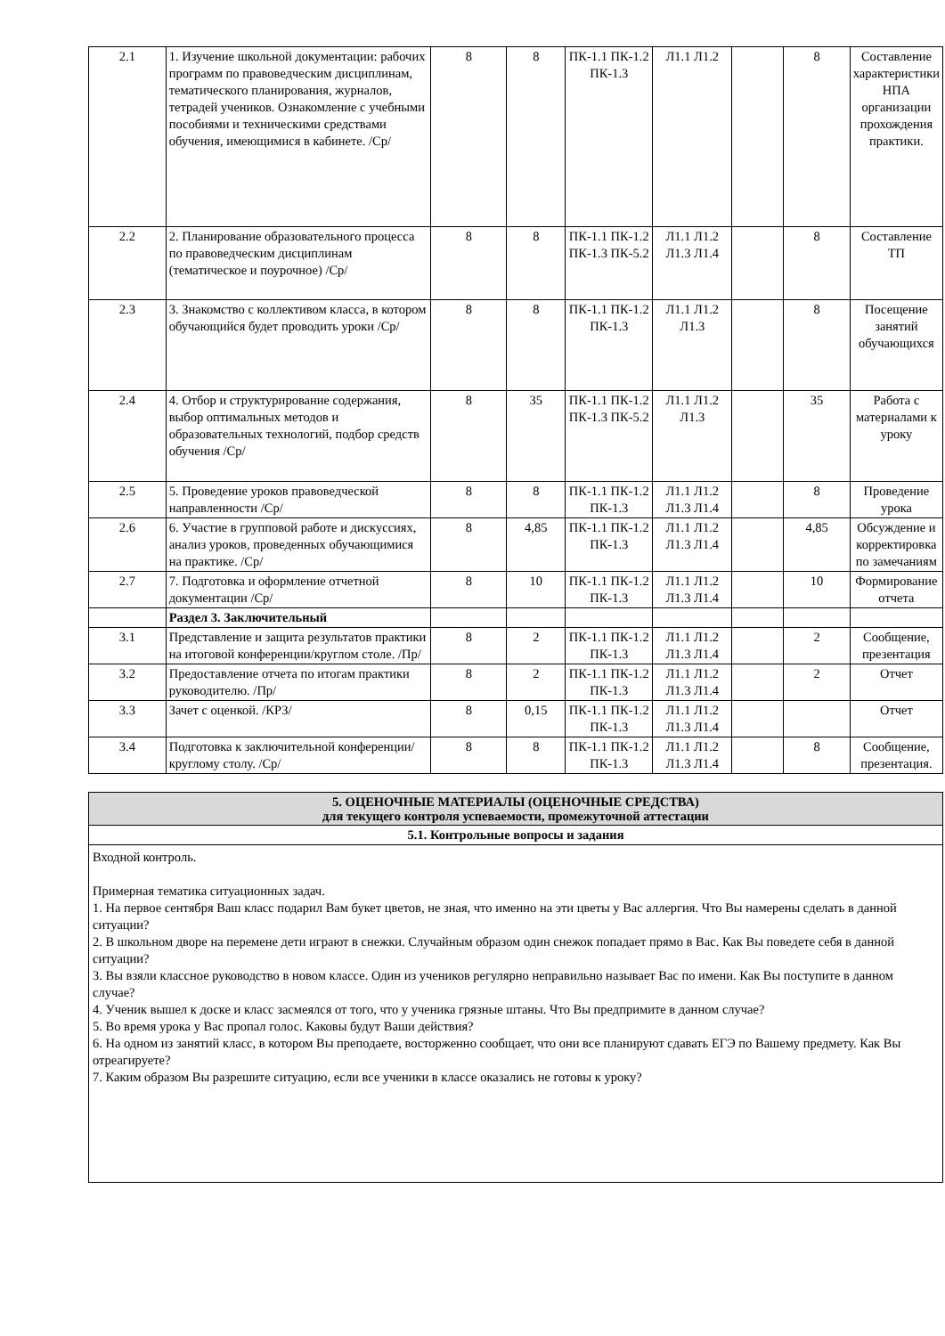| 2.1 | 1. Изучение школьной документации: рабочих программ по правоведческим дисциплинам, тематического планирования, журналов, тетрадей учеников. Ознакомление с учебными пособиями и техническими средствами обучения, имеющимися в кабинете. /Ср/ | 8 | 8 | ПК-1.1 ПК-1.2 ПК-1.3 | Л1.1 Л1.2 | | 8 | Составление характеристики НПА организации прохождения практики. |
| 2.2 | 2. Планирование образовательного процесса по правоведческим дисциплинам (тематическое и поурочное) /Ср/ | 8 | 8 | ПК-1.1 ПК-1.2 ПК-1.3 ПК-5.2 | Л1.1 Л1.2 Л1.3 Л1.4 | | 8 | Составление ТП |
| 2.3 | 3. Знакомство с коллективом класса, в котором обучающийся будет проводить уроки /Ср/ | 8 | 8 | ПК-1.1 ПК-1.2 ПК-1.3 | Л1.1 Л1.2 Л1.3 | | 8 | Посещение занятий обучающихся |
| 2.4 | 4. Отбор и структурирование содержания, выбор оптимальных методов и образовательных технологий, подбор средств обучения /Ср/ | 8 | 35 | ПК-1.1 ПК-1.2 ПК-1.3 ПК-5.2 | Л1.1 Л1.2 Л1.3 | | 35 | Работа с материалами к уроку |
| 2.5 | 5. Проведение уроков правоведческой направленности /Ср/ | 8 | 8 | ПК-1.1 ПК-1.2 ПК-1.3 | Л1.1 Л1.2 Л1.3 Л1.4 | | 8 | Проведение урока |
| 2.6 | 6. Участие в групповой работе и дискуссиях, анализ уроков, проведенных обучающимися на практике. /Ср/ | 8 | 4,85 | ПК-1.1 ПК-1.2 ПК-1.3 | Л1.1 Л1.2 Л1.3 Л1.4 | | 4,85 | Обсуждение и корректировка по замечаниям |
| 2.7 | 7. Подготовка и оформление отчетной документации /Ср/ | 8 | 10 | ПК-1.1 ПК-1.2 ПК-1.3 | Л1.1 Л1.2 Л1.3 Л1.4 | | 10 | Формирование отчета |
| | Раздел 3. Заключительный | | | | | | | |
| 3.1 | Представление и защита результатов практики на итоговой конференции/круглом столе. /Пр/ | 8 | 2 | ПК-1.1 ПК-1.2 ПК-1.3 | Л1.1 Л1.2 Л1.3 Л1.4 | | 2 | Сообщение, презентация |
| 3.2 | Предоставление отчета по итогам практики руководителю. /Пр/ | 8 | 2 | ПК-1.1 ПК-1.2 ПК-1.3 | Л1.1 Л1.2 Л1.3 Л1.4 | | 2 | Отчет |
| 3.3 | Зачет с оценкой. /КРЗ/ | 8 | 0,15 | ПК-1.1 ПК-1.2 ПК-1.3 | Л1.1 Л1.2 Л1.3 Л1.4 | | | Отчет |
| 3.4 | Подготовка к заключительной конференции/круглому столу. /Ср/ | 8 | 8 | ПК-1.1 ПК-1.2 ПК-1.3 | Л1.1 Л1.2 Л1.3 Л1.4 | | 8 | Сообщение, презентация. |
5. ОЦЕНОЧНЫЕ МАТЕРИАЛЫ (ОЦЕНОЧНЫЕ СРЕДСТВА)
для текущего контроля успеваемости, промежуточной аттестации
5.1. Контрольные вопросы и задания
Входной контроль.
Примерная тематика ситуационных задач.
1. На первое сентября Ваш класс подарил Вам букет цветов, не зная, что именно на эти цветы у Вас аллергия. Что Вы намерены сделать в данной ситуации?
2. В школьном дворе на перемене дети играют в снежки. Случайным образом один снежок попадает прямо в Вас. Как Вы поведете себя в данной ситуации?
3. Вы взяли классное руководство в новом классе. Один из учеников регулярно неправильно называет Вас по имени. Как Вы поступите в данном случае?
4. Ученик вышел к доске и класс засмеялся от того, что у ученика грязные штаны. Что Вы предпримите в данном случае?
5. Во время урока у Вас пропал голос. Каковы будут Ваши действия?
6. На одном из занятий класс, в котором Вы преподаете, восторженно сообщает, что они все планируют сдавать ЕГЭ по Вашему предмету. Как Вы отреагируете?
7. Каким образом Вы разрешите ситуацию, если все ученики в классе оказались не готовы к уроку?